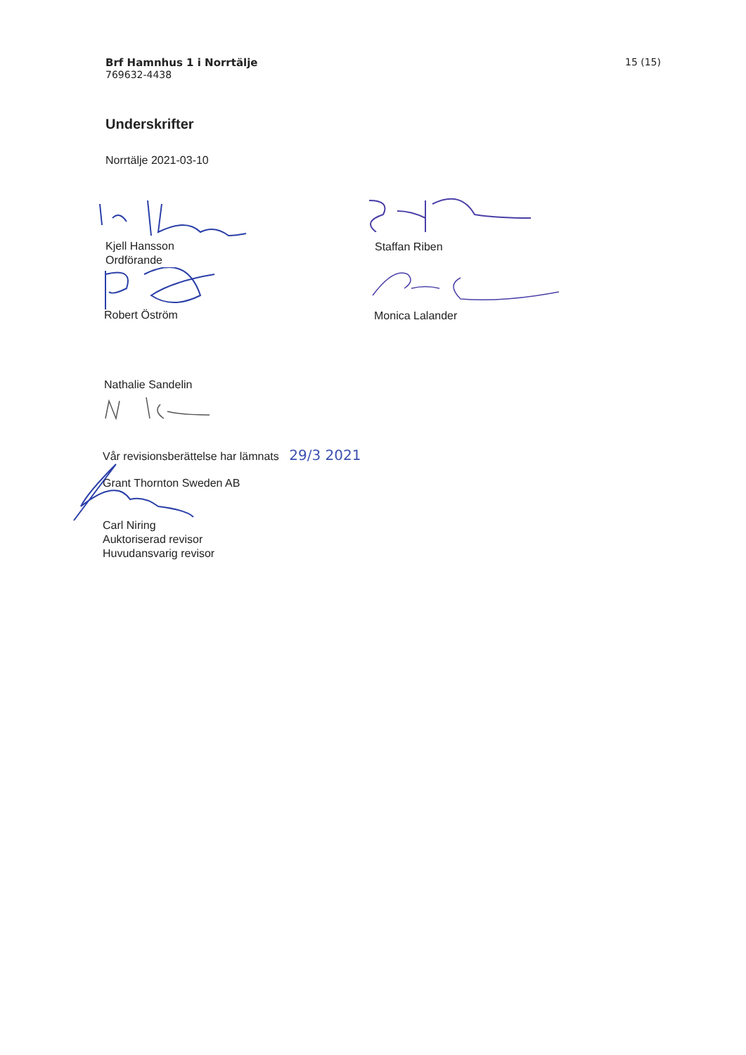Brf Hamnhus 1 i Norrtälje
769632-4438
15 (15)
Underskrifter
Norrtälje 2021-03-10
Kjell Hansson
Ordförande
Robert Öström
Nathalie Sandelin
Vår revisionsberättelse har lämnats 29/3 2021
Grant Thornton Sweden AB
Carl Niring
Auktoriserad revisor
Huvudansvarig revisor
Staffan Riben
Monica Lalander